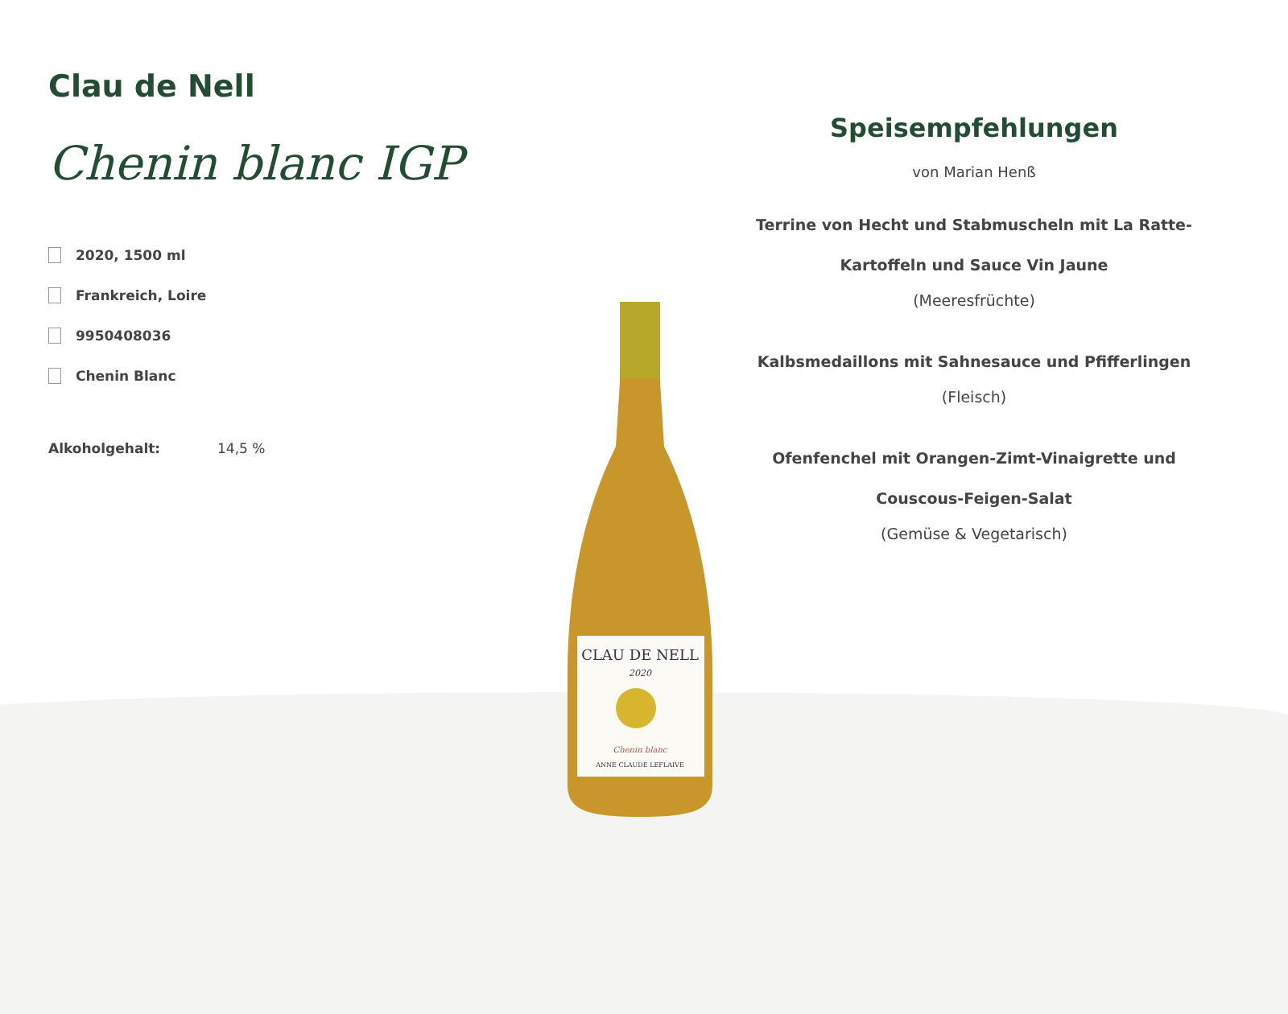Clau de Nell
Chenin blanc IGP
2020, 1500 ml
Frankreich, Loire
9950408036
Chenin Blanc
Alkoholgehalt: 14,5 %
CLAU DE NELL
2020
Chenin blanc
ANNE CLAUDE LEFLAIVE
Speisempfehlungen
von Marian Henß
Terrine von Hecht und Stabmuscheln mit La Ratte-Kartoffeln und Sauce Vin Jaune
(Meeresfrüchte)
Kalbsmedaillons mit Sahnesauce und Pfifferlingen
(Fleisch)
Ofenfenchel mit Orangen-Zimt-Vinaigrette und Couscous-Feigen-Salat
(Gemüse & Vegetarisch)